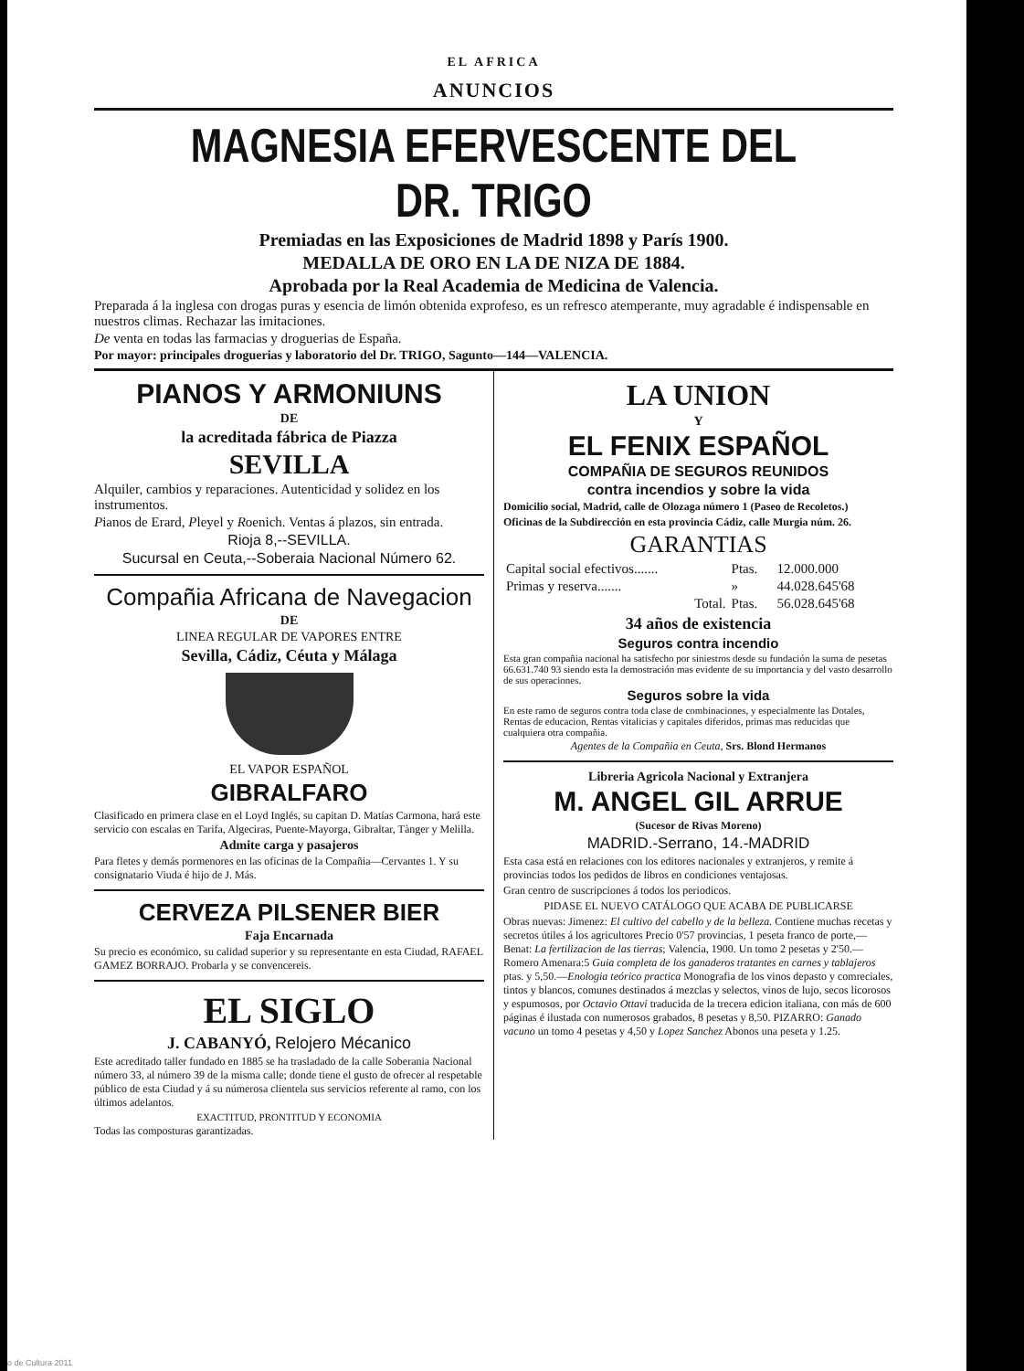EL AFRICA
ANUNCIOS
MAGNESIA EFERVESCENTE DEL DR. TRIGO
Premiadas en las Exposiciones de Madrid 1898 y París 1900.
MEDALLA DE ORO EN LA DE NIZA DE 1884.
Aprobada por la Real Academia de Medicina de Valencia.
Preparada á la inglesa con drogas puras y esencia de limón obtenida exprofeso, es un refresco atemperante, muy agradable é indispensable en nuestros climas. Rechazar las imitaciones.
De venta en todas las farmacias y droguerias de España.
Por mayor: principales droguerias y laboratorio del Dr. TRIGO, Sagunto—144—VALENCIA.
PIANOS Y ARMONIUNS
DE
la acreditada fábrica de Piazza
SEVILLA
Alquiler, cambios y reparaciones. Autenticidad y solidez en los instrumentos.
Pianos de Erard, Pleyel y Roenich. Ventas á plazos, sin entrada.
Rioja 8,--SEVILLA.
Sucursal en Ceuta,--Soberaia Nacional Número 62.
Compañia Africana de Navegacion
DE
LINEA REGULAR DE VAPORES ENTRE
Sevilla, Cádiz, Céuta y Málaga
EL VAPOR ESPAÑOL
GIBRALFARO
Clasificado en primera clase en el Loyd Inglés, su capitan D. Matías Carmona, hará este servicio con escalas en Tarifa, Algeciras, Puente-Mayorga, Gibraltar, Tànger y Melilla.
Admite carga y pasajeros
Para fletes y demás pormenores en las oficinas de la Compañia—Cervantes 1. Y su consignatario Viuda é hijo de J. Más.
CERVEZA PILSENER BIER
Faja Encarnada
Su precio es económico, su calidad superior y su representante en esta Ciudad, RAFAEL GAMEZ BORRAJO. Probarla y se convencereis.
EL SIGLO
J. CABANYÓ, Relojero Mécanico
Este acreditado taller fundado en 1885 se ha trasladado de la calle Soberania Nacional número 33, al número 39 de la misma calle; donde tiene el gusto de ofrecer al respetable público de esta Ciudad y á su númerosa clientela sus servicios referente al ramo, con los últimos adelantos.
EXACTITUD, PRONTITUD Y ECONOMIA
Todas las composturas garantizadas.
LA UNION
Y
EL FENIX ESPAÑOL
COMPAÑIA DE SEGUROS REUNIDOS
contra incendios y sobre la vida
Domicilio social, Madrid, calle de Olozaga número 1 (Paseo de Recoletos.)
Oficinas de la Subdirección en esta provincia Cádiz, calle Murgia núm. 26.
GARANTIAS
| Capital social efectivos....... | Ptas. | 12.000.000 |
| Primas y reserva....... | » | 44.028.645'68 |
| Total. | Ptas. | 56.028.645'68 |
34 años de existencia
Seguros contra incendio
Esta gran compañia nacional ha satisfecho por siniestros desde su fundación la suma de pesetas 66.631.740 93 siendo esta la demostración mas evidente de su importancia y del vasto desarrollo de sus operaciones.
Seguros sobre la vida
En este ramo de seguros contra toda clase de combinaciones, y especialmente las Dotales, Rentas de educacion, Rentas vitalicias y capitales diferidos, primas mas reducidas que cualquiera otra compañia.
Agentes de la Compañia en Ceuta, Srs. Blond Hermanos
Libreria Agricola Nacional y Extranjera
M. ANGEL GIL ARRUE
(Sucesor de Rivas Moreno)
MADRID.-Serrano, 14.-MADRID
Esta casa está en relaciones con los editores nacionales y extranjeros, y remite á provincias todos los pedidos de libros en condiciones ventajosas.
Gran centro de suscripciones á todos los periodicos.
PIDASE EL NUEVO CATÁLOGO QUE ACABA DE PUBLICARSE
Obras nuevas: Jimenez: El cultivo del cabello y de la belleza. Contiene muchas recetas y secretos útiles á los agricultores Precio 0'57 provincias, 1 peseta franco de porte,—Benat: La fertilizacion de las tierras; Valencia, 1900. Un tomo 2 pesetas y 2'50.—Romero Amenara:5 Guia completa de los ganaderos tratantes en carnes y tablajeros ptas. y 5,50.—Enologia teórico practica Monografia de los vinos depasto y comreciales, tintos y blancos, comunes destinados á mezclas y selectos, vinos de lujo, secos licorosos y espumosos, por Octavio Ottavi traducida de la trecera edicion italiana, con más de 600 páginas é ilustada con numerosos grabados, 8 pesetas y 8,50. PIZARRO: Ganado vacuno un tomo 4 pesetas y 4,50 y Lopez Sanchez Abonos una peseta y 1.25.
o de Cultura 2011